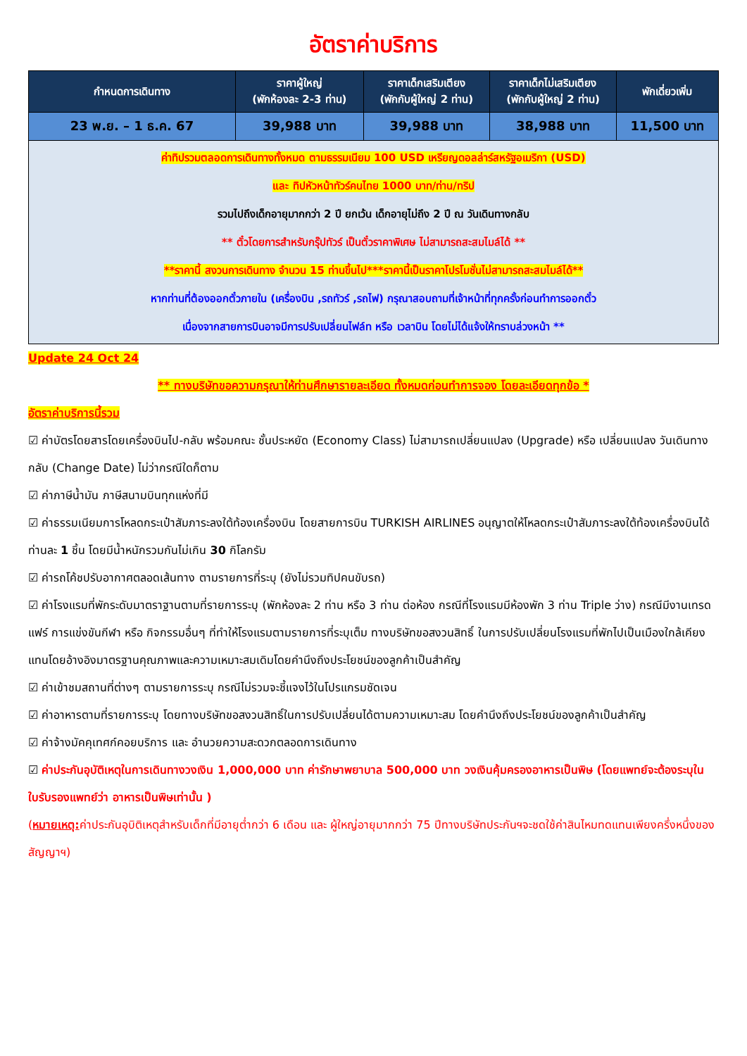อัตราค่าบริการ
| กำหนดการเดินทาง | ราคาผู้ใหญ่ (พักห้องละ 2-3 ท่าน) | ราคาเด็กเสริมเตียง (พักกับผู้ใหญ่ 2 ท่าน) | ราคาเด็กไม่เสริมเตียง (พักกับผู้ใหญ่ 2 ท่าน) | พักเดี่ยวเพิ่ม |
| --- | --- | --- | --- | --- |
| 23 พ.ย. – 1 ธ.ค. 67 | 39,988 บาท | 39,988 บาท | 38,988 บาท | 11,500 บาท |
| ค่าทิปรวมตลอดการเดินทางทั้งหมด ตามธรรมเนียม 100 USD เหรียญดอลล่าร์สหรัฐอเมริกา (USD) และ ทิปหัวหน้าทัวร์คนไทย 1000 บาท/ท่าน/ทริป รวมไปถึงเด็กอายุมากกว่า 2 ปี ยกเว้น เด็กอายุไม่ถึง 2 ปี ณ วันเดินทางกลับ ** ตั๋วโดยการสำหรับกรุ๊ปทัวร์ เป็นตั๋วราคาพิเศษ ไม่สามารถสะสมไมล์ได้ ** **ราคานี้ สงวนการเดินทาง จำนวน 15 ท่านขึ้นไป***ราคานี้เป็นราคาโปรโมชั่นไม่สามารถสะสมไมล์ได้** หากท่านที่ต้องออกตั๋วภายใน (เครื่องบิน ,รถทัวร์ ,รถไฟ) กรุณาสอบถามที่เจ้าหน้าที่ทุกครั้งก่อนทำการออกตั๋ว เนื่องจากสายการบินอาจมีการปรับเปลี่ยนไฟล์ท หรือ เวลาบิน โดยไม่ได้แจ้งให้ทราบล่วงหน้า ** | | | | |
Update 24 Oct 24
** ทางบริษัทขอความกรุณาให้ท่านศึกษารายละเอียด ทั้งหมดก่อนทำการจอง โดยละเอียดทุกข้อ *
อัตราค่าบริการนี้รวม
☑ ค่าบัตรโดยสารโดยเครื่องบินไป-กลับ พร้อมคณะ ชั้นประหยัด (Economy Class) ไม่สามารถเปลี่ยนแปลง (Upgrade) หรือ เปลี่ยนแปลง วันเดินทางกลับ (Change Date) ไม่ว่ากรณีใดก็ตาม
☑ ค่าภาษีน้ำมัน ภาษีสนามบินทุกแห่งที่มี
☑ ค่าธรรมเนียมการโหลดกระเป๋าสัมภาระลงใต้ท้องเครื่องบิน โดยสายการบิน TURKISH AIRLINES อนุญาตให้โหลดกระเป๋าสัมภาระลงใต้ท้องเครื่องบินได้ ท่านละ 1 ชิ้น โดยมีน้ำหนักรวมกันไม่เกิน 30 กิโลกรัม
☑ ค่ารถโค้ชปรับอากาศตลอดเส้นทาง ตามรายการที่ระบุ (ยังไม่รวมทิปคนขับรถ)
☑ ค่าโรงแรมที่พักระดับมาตราฐานตามที่รายการระบุ (พักห้องละ 2 ท่าน หรือ 3 ท่าน ต่อห้อง กรณีที่โรงแรมมีห้องพัก 3 ท่าน Triple ว่าง) กรณีมีงานเทรดแฟร์ การแข่งขันกีฬา หรือ กิจกรรมอื่นๆ ที่ทำให้โรงแรมตามรายการที่ระบุเต็ม ทางบริษัทขอสงวนสิทธิ์ ในการปรับเปลี่ยนโรงแรมที่พักไปเป็นเมืองใกล้เคียงแทนโดยอ้างอิงมาตรฐานคุณภาพและความเหมาะสมเดิมโดยคำนึงถึงประโยชน์ของลูกค้าเป็นสำคัญ
☑ ค่าเข้าชมสถานที่ต่างๆ ตามรายการระบุ กรณีไม่รวมจะชี้แจงไว้ในโปรแกรมชัดเจน
☑ ค่าอาหารตามที่รายการระบุ โดยทางบริษัทขอสงวนสิทธิ์ในการปรับเปลี่ยนได้ตามความเหมาะสม โดยคำนึงถึงประโยชน์ของลูกค้าเป็นสำคัญ
☑ ค่าจ้างมัคคุเทศก์คอยบริการ และ อำนวยความสะดวกตลอดการเดินทาง
☑ ค่าประกันอุบัติเหตุในการเดินทางวงเงิน 1,000,000 บาท ค่ารักษาพยาบาล 500,000 บาท วงเงินคุ้มครองอาหารเป็นพิษ (โดยแพทย์จะต้องระบุในใบรับรองแพทย์ว่า อาหารเป็นพิษเท่านั้น )
(หมายเหตุ: ค่าประกันอุบิติเหตุสำหรับเด็กที่มีอายุต่ำกว่า 6 เดือน และ ผู้ใหญ่อายุมากกว่า 75 ปีทางบริษัทประกันฯจะชดใช้ค่าสินไหมทดแทนเพียงครึ่งหนึ่งของสัญญาฯ)